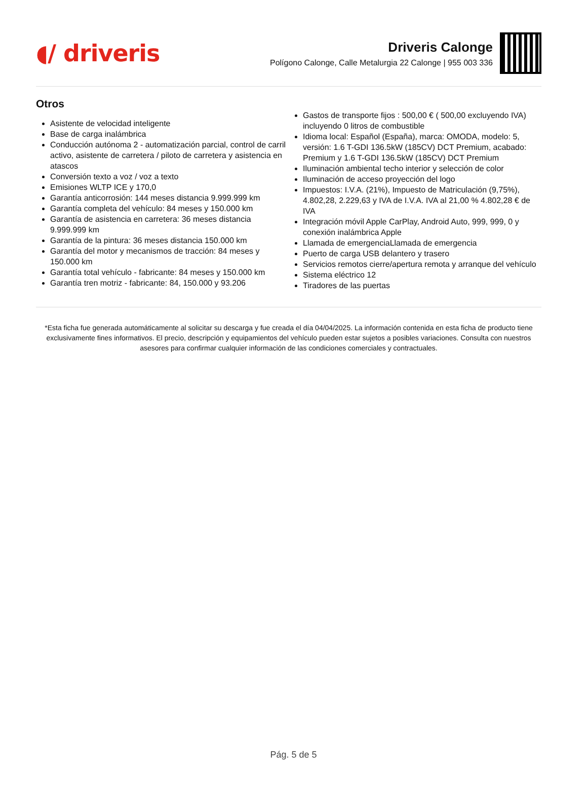◖/ driveris
Driveris Calonge
Polígono Calonge, Calle Metalurgia 22 Calonge | 955 003 336
Otros
Asistente de velocidad inteligente
Base de carga inalámbrica
Conducción autónoma 2 - automatización parcial, control de carril activo, asistente de carretera / piloto de carretera y asistencia en atascos
Conversión texto a voz / voz a texto
Emisiones WLTP ICE y 170,0
Garantía anticorrosión: 144 meses distancia 9.999.999 km
Garantía completa del vehículo: 84 meses y 150.000 km
Garantía de asistencia en carretera: 36 meses distancia 9.999.999 km
Garantía de la pintura: 36 meses distancia 150.000 km
Garantía del motor y mecanismos de tracción: 84 meses y 150.000 km
Garantía total vehículo - fabricante: 84 meses y 150.000 km
Garantía tren motriz - fabricante: 84, 150.000 y 93.206
Gastos de transporte fijos : 500,00 € ( 500,00 excluyendo IVA) incluyendo 0 litros de combustible
Idioma local: Español (España), marca: OMODA, modelo: 5, versión: 1.6 T-GDI 136.5kW (185CV) DCT Premium, acabado: Premium y 1.6 T-GDI 136.5kW (185CV) DCT Premium
Iluminación ambiental techo interior y selección de color
Iluminación de acceso proyección del logo
Impuestos: I.V.A. (21%), Impuesto de Matriculación (9,75%), 4.802,28, 2.229,63 y IVA de I.V.A. IVA al 21,00 % 4.802,28 € de IVA
Integración móvil Apple CarPlay, Android Auto, 999, 999, 0 y conexión inalámbrica Apple
Llamada de emergenciaLlamada de emergencia
Puerto de carga USB delantero y trasero
Servicios remotos cierre/apertura remota y arranque del vehículo
Sistema eléctrico 12
Tiradores de las puertas
*Esta ficha fue generada automáticamente al solicitar su descarga y fue creada el día 04/04/2025. La información contenida en esta ficha de producto tiene exclusivamente fines informativos. El precio, descripción y equipamientos del vehículo pueden estar sujetos a posibles variaciones. Consulta con nuestros asesores para confirmar cualquier información de las condiciones comerciales y contractuales.
Pág. 5 de 5